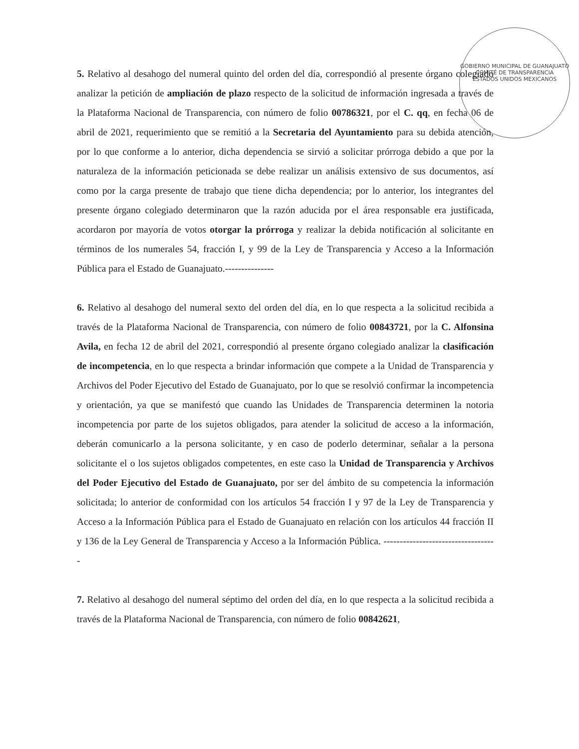GOBIERNO MUNICIPAL DE GUANAJUATO
COMITÉ DE TRANSPARENCIA
ESTADOS UNIDOS MEXICANOS
5. Relativo al desahogo del numeral quinto del orden del día, correspondió al presente órgano colegiado analizar la petición de ampliación de plazo respecto de la solicitud de información ingresada a través de la Plataforma Nacional de Transparencia, con número de folio 00786321, por el C. qq, en fecha 06 de abril de 2021, requerimiento que se remitió a la Secretaria del Ayuntamiento para su debida atención, por lo que conforme a lo anterior, dicha dependencia se sirvió a solicitar prórroga debido a que por la naturaleza de la información peticionada se debe realizar un análisis extensivo de sus documentos, así como por la carga presente de trabajo que tiene dicha dependencia; por lo anterior, los integrantes del presente órgano colegiado determinaron que la razón aducida por el área responsable era justificada, acordaron por mayoría de votos otorgar la prórroga y realizar la debida notificación al solicitante en términos de los numerales 54, fracción I, y 99 de la Ley de Transparencia y Acceso a la Información Pública para el Estado de Guanajuato.---------------
6. Relativo al desahogo del numeral sexto del orden del día, en lo que respecta a la solicitud recibida a través de la Plataforma Nacional de Transparencia, con número de folio 00843721, por la C. Alfonsina Avila, en fecha 12 de abril del 2021, correspondió al presente órgano colegiado analizar la clasificación de incompetencia, en lo que respecta a brindar información que compete a la Unidad de Transparencia y Archivos del Poder Ejecutivo del Estado de Guanajuato, por lo que se resolvió confirmar la incompetencia y orientación, ya que se manifestó que cuando las Unidades de Transparencia determinen la notoria incompetencia por parte de los sujetos obligados, para atender la solicitud de acceso a la información, deberán comunicarlo a la persona solicitante, y en caso de poderlo determinar, señalar a la persona solicitante el o los sujetos obligados competentes, en este caso la Unidad de Transparencia y Archivos del Poder Ejecutivo del Estado de Guanajuato, por ser del ámbito de su competencia la información solicitada; lo anterior de conformidad con los artículos 54 fracción I y 97 de la Ley de Transparencia y Acceso a la Información Pública para el Estado de Guanajuato en relación con los artículos 44 fracción II y 136 de la Ley General de Transparencia y Acceso a la Información Pública. -----------------------------------
7. Relativo al desahogo del numeral séptimo del orden del día, en lo que respecta a la solicitud recibida a través de la Plataforma Nacional de Transparencia, con número de folio 00842621,